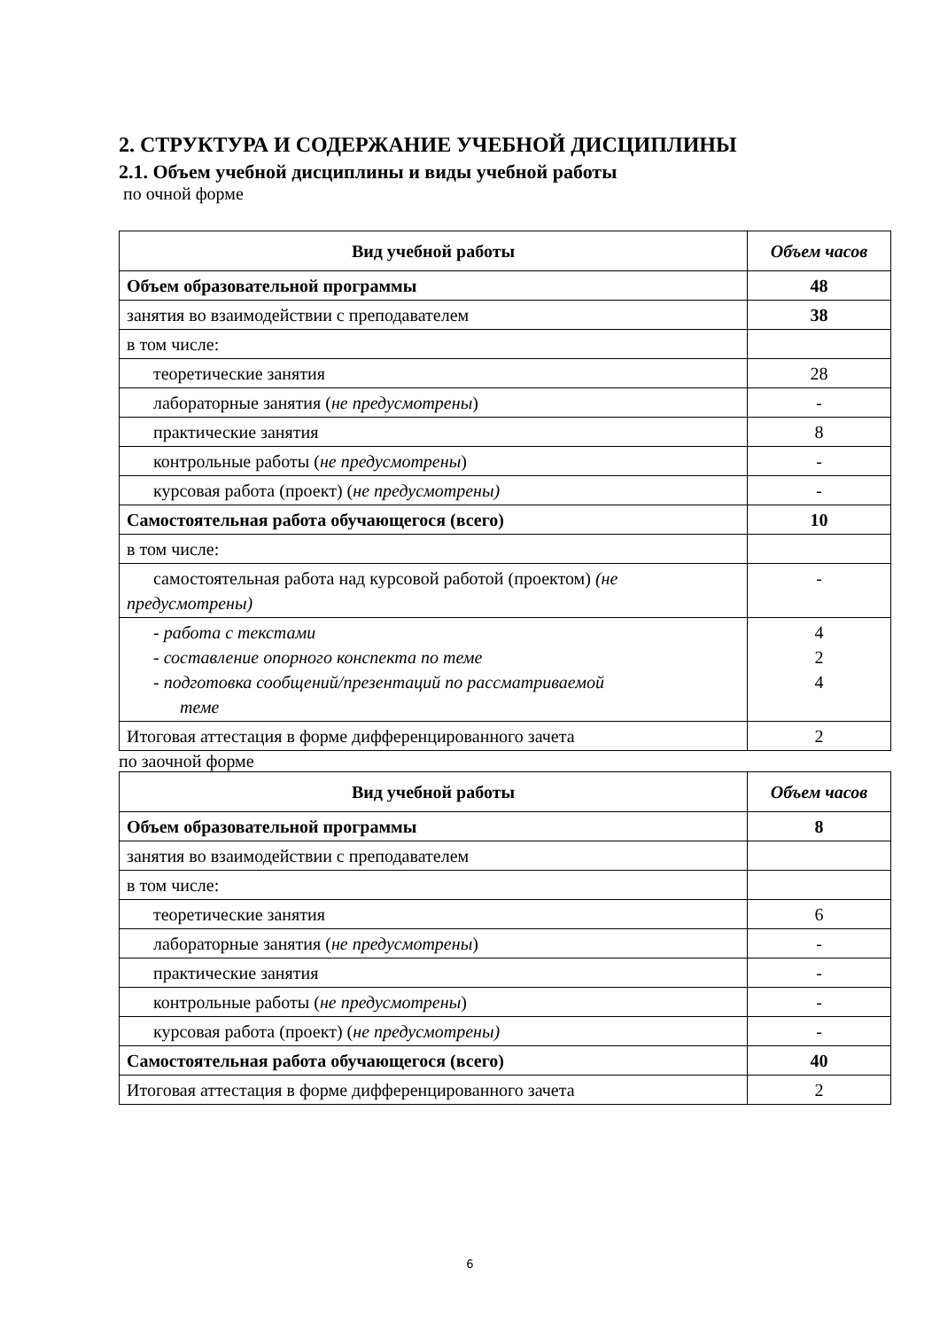2. СТРУКТУРА И СОДЕРЖАНИЕ УЧЕБНОЙ ДИСЦИПЛИНЫ
2.1. Объем учебной дисциплины и виды учебной работы
по очной форме
| Вид учебной работы | Объем часов |
| --- | --- |
| Объем образовательной программы | 48 |
| занятия во взаимодействии с преподавателем | 38 |
| в том числе: | |
| теоретические занятия | 28 |
| лабораторные занятия ( не предусмотрены ) | - |
| практические занятия | 8 |
| контрольные работы ( не предусмотрены ) | - |
| курсовая работа (проект) ( не предусмотрены) | - |
| Самостоятельная работа обучающегося (всего) | 10 |
| в том числе: | |
| самостоятельная работа над курсовой работой (проектом) (не предусмотрены) | - |
| - работа с текстами - составление опорного конспекта по теме - подготовка сообщений/презентаций по рассматриваемой теме | 4 2 4 |
| Итоговая аттестация в форме дифференцированного зачета | 2 |
по заочной форме
| Вид учебной работы | Объем часов |
| --- | --- |
| Объем образовательной программы | 8 |
| занятия во взаимодействии с преподавателем | |
| в том числе: | |
| теоретические занятия | 6 |
| лабораторные занятия ( не предусмотрены ) | - |
| практические занятия | - |
| контрольные работы ( не предусмотрены ) | - |
| курсовая работа (проект) ( не предусмотрены) | - |
| Самостоятельная работа обучающегося (всего) | 40 |
| Итоговая аттестация в форме дифференцированного зачета | 2 |
6